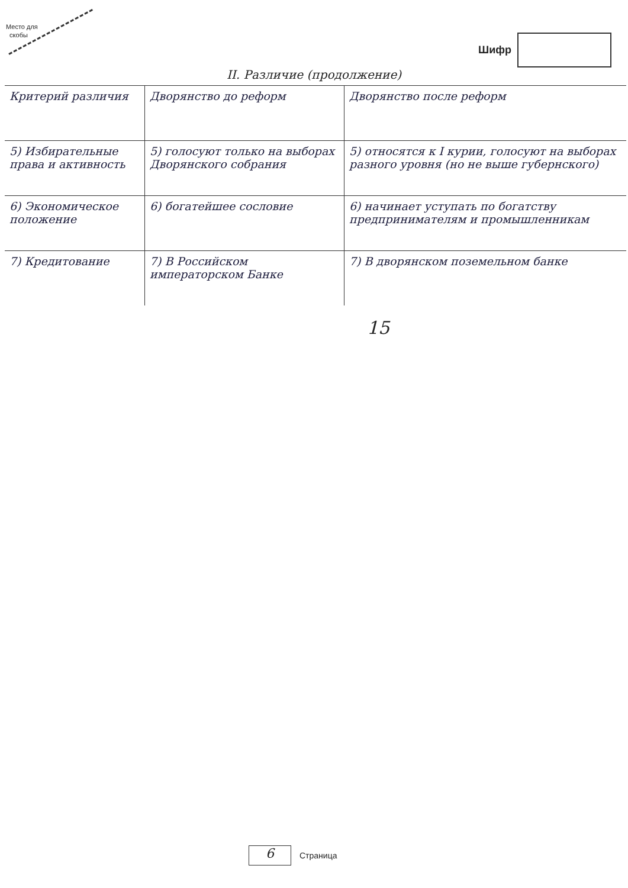Место для
скобы
Шифр
II. Различие (продолжение)
| Критерий различия | Дворянство до реформ | Дворянство после реформ |
| --- | --- | --- |
| 5) Избирательные права и активность | 5) голосуют только на выборах Дворянского собрания | 5) относятся к I курии, голосуют на выборах разного уровня (но не выше губернского) |
| 6) Экономическое положение | 6) богатейшее сословие | 6) начинает уступать по богатству предпринимателям и промышленникам |
| 7) Кредитование | 7) В Российском императорском Банке | 7) В дворянском поземельном банке |
15
6
Страница